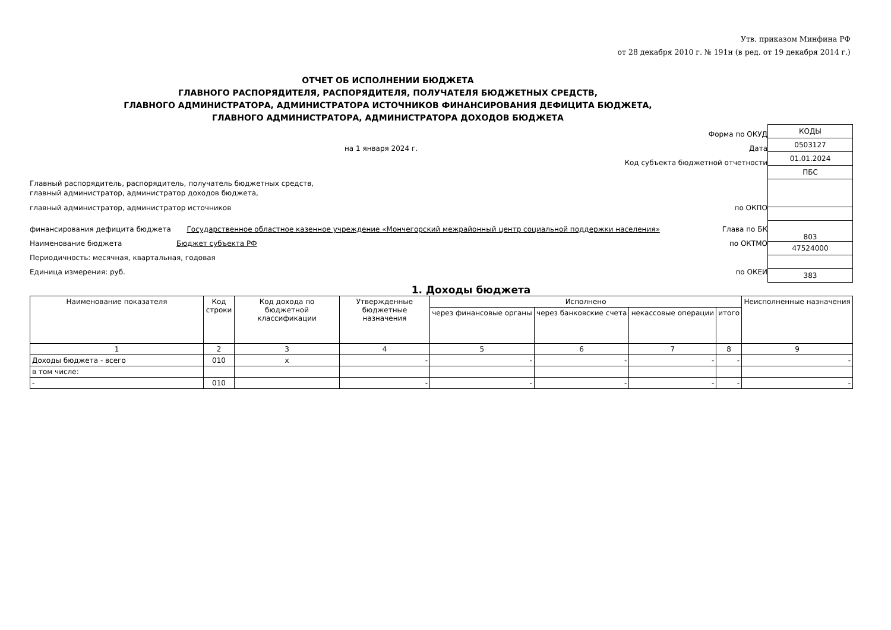Утв. приказом Минфина РФ
от 28 декабря 2010 г. № 191н (в ред. от 19 декабря 2014 г.)
ОТЧЕТ ОБ ИСПОЛНЕНИИ БЮДЖЕТА
ГЛАВНОГО РАСПОРЯДИТЕЛЯ, РАСПОРЯДИТЕЛЯ, ПОЛУЧАТЕЛЯ БЮДЖЕТНЫХ СРЕДСТВ,
ГЛАВНОГО АДМИНИСТРАТОРА, АДМИНИСТРАТОРА ИСТОЧНИКОВ ФИНАНСИРОВАНИЯ ДЕФИЦИТА БЮДЖЕТА,
ГЛАВНОГО АДМИНИСТРАТОРА, АДМИНИСТРАТОРА ДОХОДОВ БЮДЖЕТА
Форма по ОКУД
на 1 января 2024 г. Дата
Код субъекта бюджетной отчетности
Главный распорядитель, распорядитель, получатель бюджетных средств,
главный администратор, администратор доходов бюджета,
главный администратор, администратор источников по ОКПО
финансирования дефицита бюджета Государственное областное казенное учреждение «Мончегорский межрайонный центр социальной поддержки населения» Глава по БК
Наименование бюджета Бюджет субъекта РФ по ОКТМО
Периодичность: месячная, квартальная, годовая
Единица измерения: руб. по ОКЕИ
| КОДЫ |
| 0503127 |
| 01.01.2024 |
| ПБС |
| 803 |
| 47524000 |
| 383 |
1. Доходы бюджета
| Наименование показателя | Код строки | Код дохода по бюджетной классификации | Утвержденные бюджетные назначения | Исполнено | | | | Неисполненные назначения |
| --- | --- | --- | --- | --- | --- | --- | --- | --- |
| | | | | через финансовые органы | через банковские счета | некассовые операции | итого | |
| 1 | 2 | 3 | 4 | 5 | 6 | 7 | 8 | 9 |
| Доходы бюджета - всего | 010 | x | - | - | - | - | - | - |
| в том числе: | | | | | | | | |
| - | 010 | | - | - | - | - | - | - |